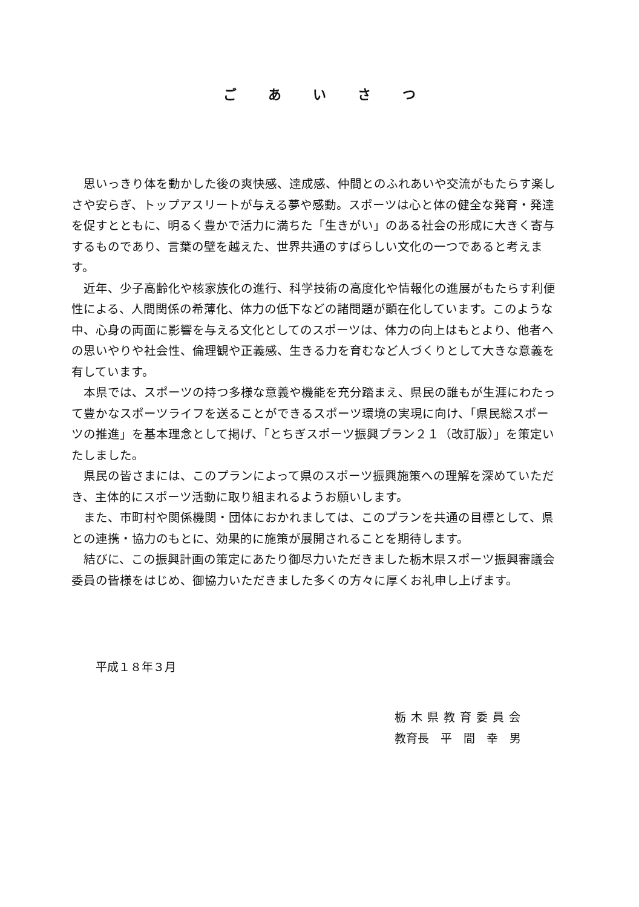ごあいさつ
思いっきり体を動かした後の爽快感、達成感、仲間とのふれあいや交流がもたらす楽しさや安らぎ、トップアスリートが与える夢や感動。スポーツは心と体の健全な発育・発達を促すとともに、明るく豊かで活力に満ちた「生きがい」のある社会の形成に大きく寄与するものであり、言葉の壁を越えた、世界共通のすばらしい文化の一つであると考えます。
近年、少子高齢化や核家族化の進行、科学技術の高度化や情報化の進展がもたらす利便性による、人間関係の希薄化、体力の低下などの諸問題が顕在化しています。このような中、心身の両面に影響を与える文化としてのスポーツは、体力の向上はもとより、他者への思いやりや社会性、倫理観や正義感、生きる力を育むなど人づくりとして大きな意義を有しています。
本県では、スポーツの持つ多様な意義や機能を充分踏まえ、県民の誰もが生涯にわたって豊かなスポーツライフを送ることができるスポーツ環境の実現に向け、「県民総スポーツの推進」を基本理念として掲げ、「とちぎスポーツ振興プラン２１（改訂版）」を策定いたしました。
県民の皆さまには、このプランによって県のスポーツ振興施策への理解を深めていただき、主体的にスポーツ活動に取り組まれるようお願いします。
また、市町村や関係機関・団体におかれましては、このプランを共通の目標として、県との連携・協力のもとに、効果的に施策が展開されることを期待します。
結びに、この振興計画の策定にあたり御尽力いただきました栃木県スポーツ振興審議会委員の皆様をはじめ、御協力いただきました多くの方々に厚くお礼申し上げます。
平成１８年３月
栃木県教育委員会
教育長　平　間　幸　男